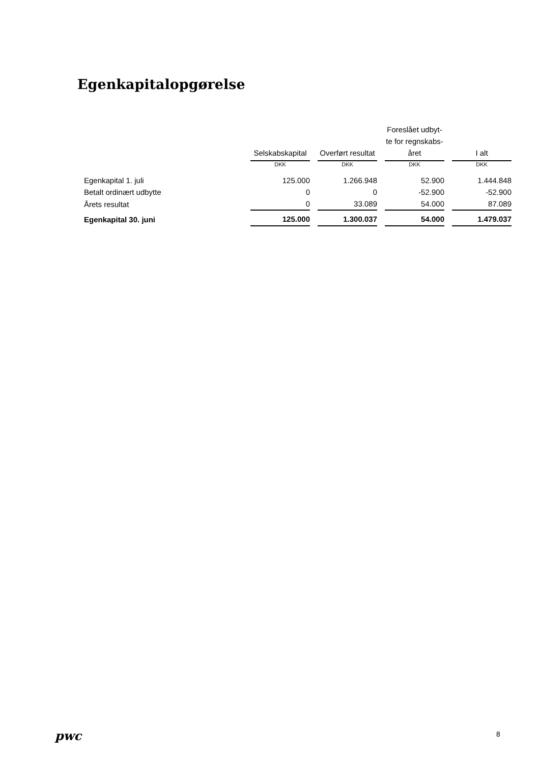Egenkapitalopgørelse
| | Selskabskapital | Overført resultat | Foreslået udbyt- te for regnskabs- året | I alt |
| --- | --- | --- | --- | --- |
| | DKK | DKK | DKK | DKK |
| Egenkapital 1. juli | 125.000 | 1.266.948 | 52.900 | 1.444.848 |
| Betalt ordinært udbytte | 0 | 0 | -52.900 | -52.900 |
| Årets resultat | 0 | 33.089 | 54.000 | 87.089 |
| Egenkapital 30. juni | 125.000 | 1.300.037 | 54.000 | 1.479.037 |
pwc 8